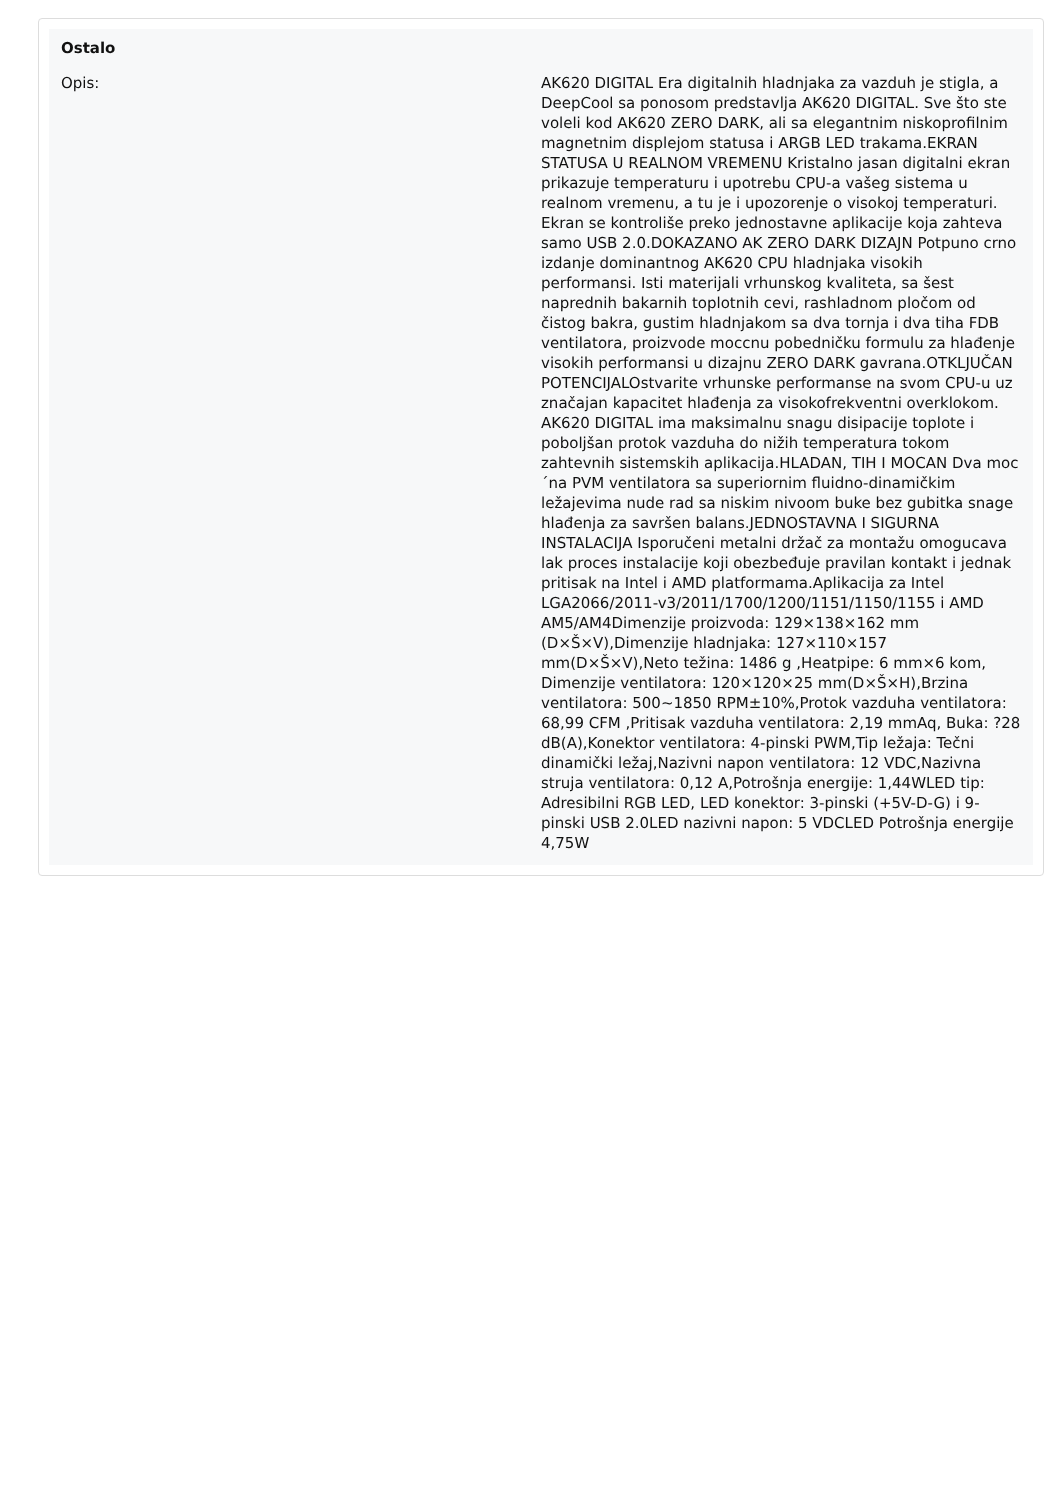Ostalo
| Opis: | AK620 DIGITAL Era digitalnih hladnjaka za vazduh je stigla, a DeepCool sa ponosom predstavlja AK620 DIGITAL. Sve što ste voleli kod AK620 ZERO DARK, ali sa elegantnim niskoprofilnim magnetnim displejom statusa i ARGB LED trakama.EKRAN STATUSA U REALNOM VREMENU Kristalno jasan digitalni ekran prikazuje temperaturu i upotrebu CPU-a vašeg sistema u realnom vremenu, a tu je i upozorenje o visokoj temperaturi. Ekran se kontroliše preko jednostavne aplikacije koja zahteva samo USB 2.0.DOKAZANO AK ZERO DARK DIZAJN Potpuno crno izdanje dominantnog AK620 CPU hladnjaka visokih performansi. Isti materijali vrhunskog kvaliteta, sa šest naprednih bakarnih toplotnih cevi, rashladnom pločom od čistog bakra, gustim hladnjakom sa dva tornja i dva tiha FDB ventilatora, proizvode moccnu pobedničku formulu za hlađenje visokih performansi u dizajnu ZERO DARK gavrana.OTKLJUČAN POTENCIJALOstvarite vrhunske performanse na svom CPU-u uz značajan kapacitet hlađenja za visokofrekventni overklokom. AK620 DIGITAL ima maksimalnu snagu disipacije toplote i poboljšan protok vazduha do nižih temperatura tokom zahtevnih sistemskih aplikacija.HLADAN, TIH I MOCAN Dva moc´na PVM ventilatora sa superiornim fluidno-dinamičkim ležajevima nude rad sa niskim nivoom buke bez gubitka snage hlađenja za savršen balans.JEDNOSTAVNA I SIGURNA INSTALACIJA Isporučeni metalni držač za montažu omogucava lak proces instalacije koji obezbeđuje pravilan kontakt i jednak pritisak na Intel i AMD platformama.Aplikacija za Intel LGA2066/2011-v3/2011/1700/1200/1151/1150/1155 i AMD AM5/AM4Dimenzije proizvoda: 129×138×162 mm (D×Š×V),Dimenzije hladnjaka: 127×110×157 mm(D×Š×V),Neto težina: 1486 g ,Heatpipe: 6 mm×6 kom, Dimenzije ventilatora: 120×120×25 mm(D×Š×H),Brzina ventilatora: 500~1850 RPM±10%,Protok vazduha ventilatora: 68,99 CFM ,Pritisak vazduha ventilatora: 2,19 mmAq, Buka: ?28 dB(A),Konektor ventilatora: 4-pinski PWM,Tip ležaja: Tečni dinamički ležaj,Nazivni napon ventilatora: 12 VDC,Nazivna struja ventilatora: 0,12 A,Potrošnja energije: 1,44WLED tip: Adresibilni RGB LED, LED konektor: 3-pinski (+5V-D-G) i 9-pinski USB 2.0LED nazivni napon: 5 VDCLED Potrošnja energije 4,75W |